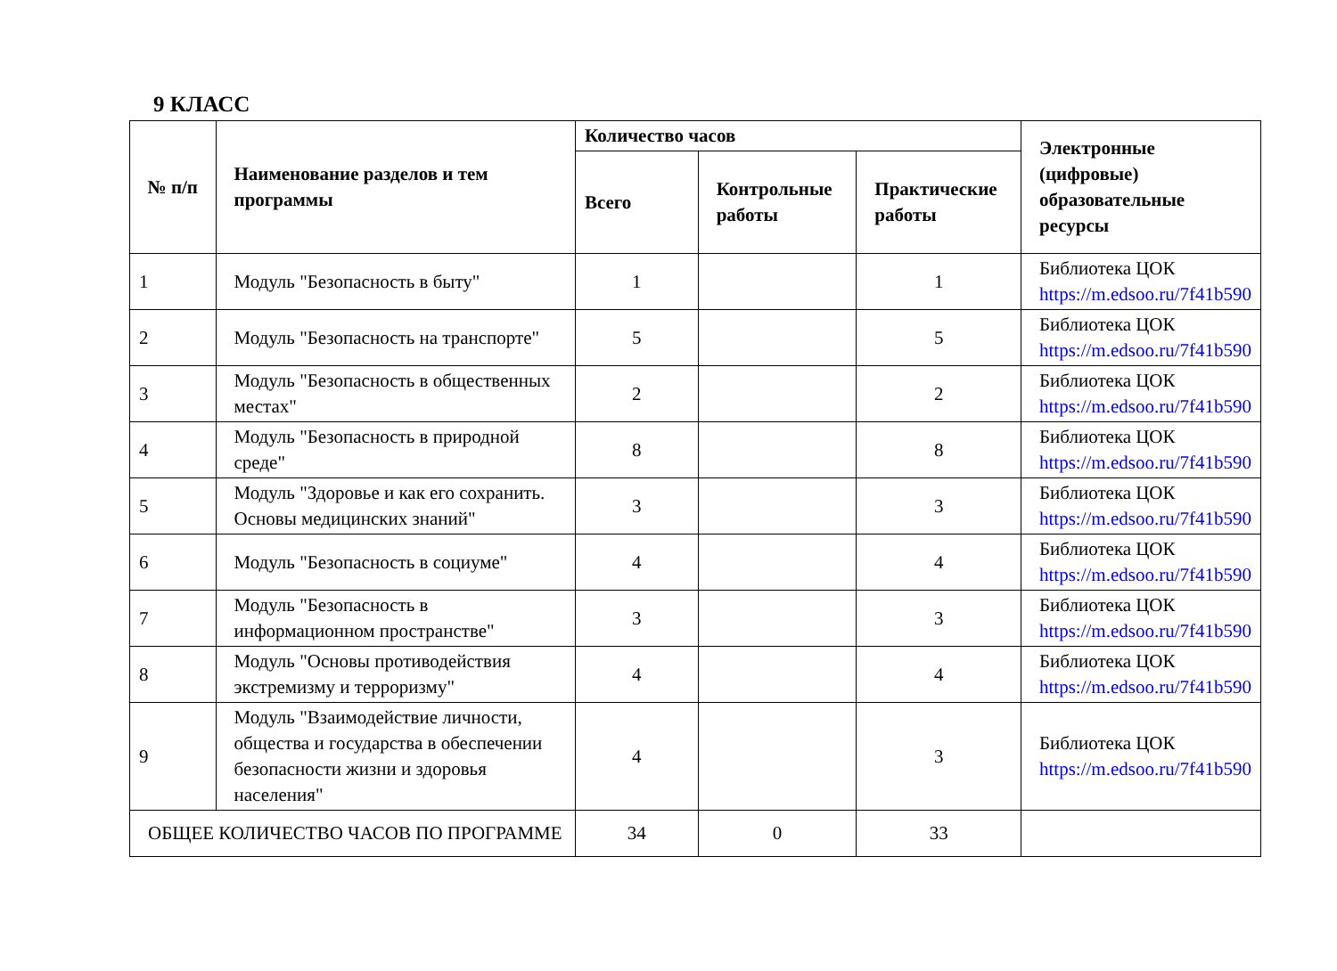9 КЛАСС
| № п/п | Наименование разделов и тем программы | Количество часов | | | Электронные (цифровые) образовательные ресурсы |
| --- | --- | --- | --- | --- | --- |
| | | Всего | Контрольные работы | Практические работы | |
| 1 | Модуль "Безопасность в быту" | 1 | | 1 | Библиотека ЦОК https://m.edsoo.ru/7f41b590 |
| 2 | Модуль "Безопасность на транспорте" | 5 | | 5 | Библиотека ЦОК https://m.edsoo.ru/7f41b590 |
| 3 | Модуль "Безопасность в общественных местах" | 2 | | 2 | Библиотека ЦОК https://m.edsoo.ru/7f41b590 |
| 4 | Модуль "Безопасность в природной среде" | 8 | | 8 | Библиотека ЦОК https://m.edsoo.ru/7f41b590 |
| 5 | Модуль "Здоровье и как его сохранить. Основы медицинских знаний" | 3 | | 3 | Библиотека ЦОК https://m.edsoo.ru/7f41b590 |
| 6 | Модуль "Безопасность в социуме" | 4 | | 4 | Библиотека ЦОК https://m.edsoo.ru/7f41b590 |
| 7 | Модуль "Безопасность в информационном пространстве" | 3 | | 3 | Библиотека ЦОК https://m.edsoo.ru/7f41b590 |
| 8 | Модуль "Основы противодействия экстремизму и терроризму" | 4 | | 4 | Библиотека ЦОК https://m.edsoo.ru/7f41b590 |
| 9 | Модуль "Взаимодействие личности, общества и государства в обеспечении безопасности жизни и здоровья населения" | 4 | | 3 | Библиотека ЦОК https://m.edsoo.ru/7f41b590 |
| ОБЩЕЕ КОЛИЧЕСТВО ЧАСОВ ПО ПРОГРАММЕ | | 34 | 0 | 33 | |